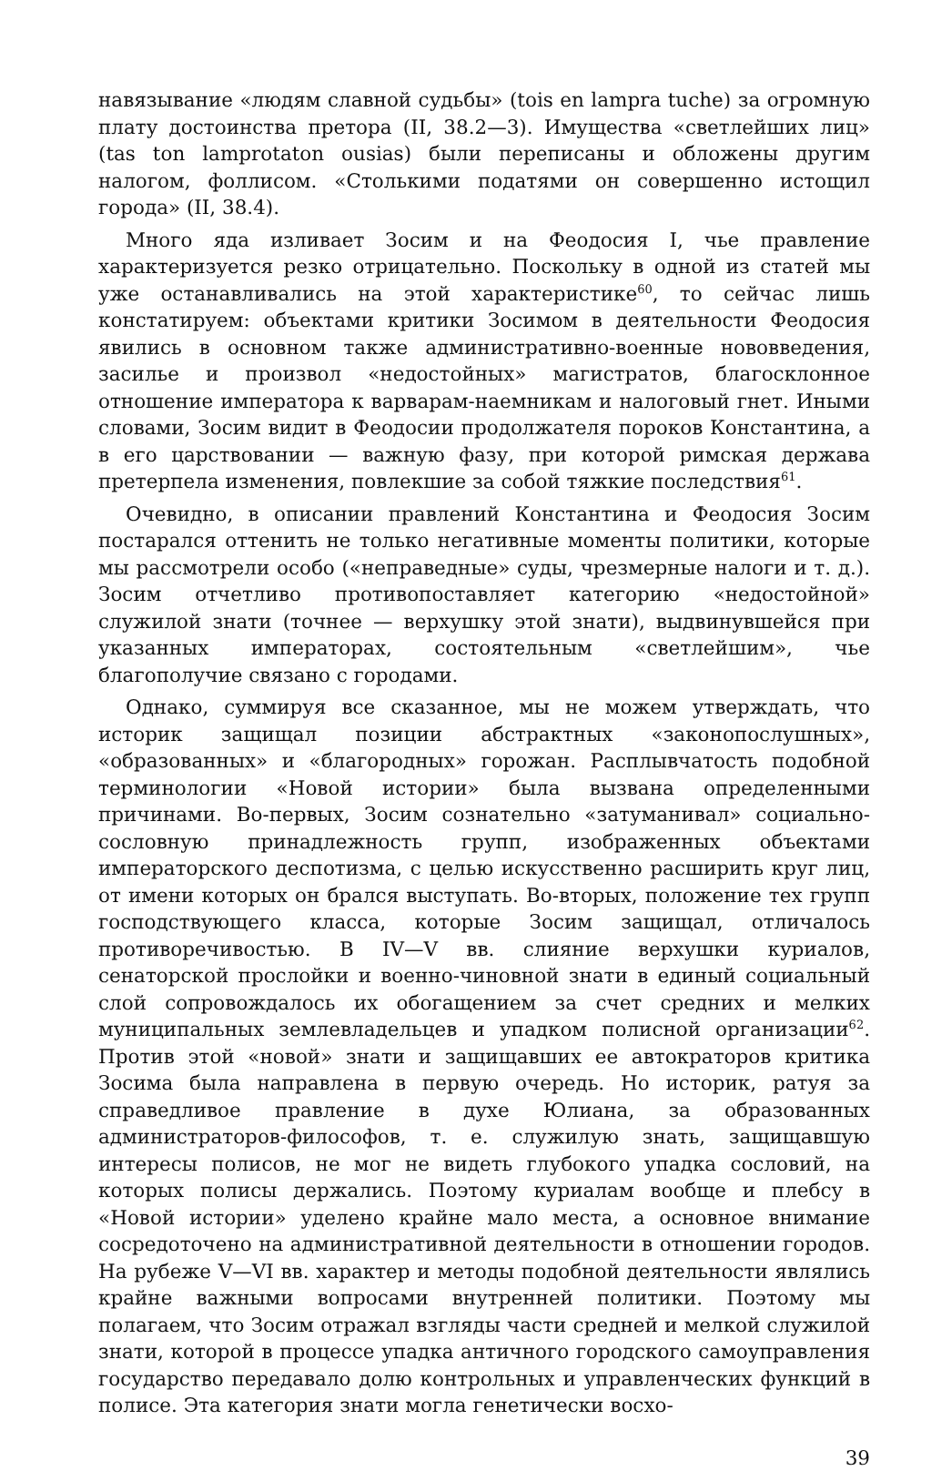навязывание «людям славной судьбы» (tois en lampra tuche) за огромную плату достоинства претора (II, 38.2—3). Имущества «светлейших лиц» (tas ton lamprotaton ousias) были переписаны и обложены другим налогом, фоллисом. «Столькими податями он совершенно истощил города» (II, 38.4).
Много яда изливает Зосим и на Феодосия I, чье правление характеризуется резко отрицательно. Поскольку в одной из статей мы уже останавливались на этой характеристике<sup>60</sup>, то сейчас лишь констатируем: объектами критики Зосимом в деятельности Феодосия явились в основном также административно-военные нововведения, засилье и произвол «недостойных» магистратов, благосклонное отношение императора к варварам-наемникам и налоговый гнет. Иными словами, Зосим видит в Феодосии продолжателя пороков Константина, а в его царствовании — важную фазу, при которой римская держава претерпела изменения, повлекшие за собой тяжкие последствия<sup>61</sup>.
Очевидно, в описании правлений Константина и Феодосия Зосим постарался оттенить не только негативные моменты политики, которые мы рассмотрели особо («неправедные» суды, чрезмерные налоги и т. д.). Зосим отчетливо противопоставляет категорию «недостойной» служилой знати (точнее — верхушку этой знати), выдвинувшейся при указанных императорах, состоятельным «светлейшим», чье благополучие связано с городами.
Однако, суммируя все сказанное, мы не можем утверждать, что историк защищал позиции абстрактных «законопослушных», «образованных» и «благородных» горожан. Расплывчатость подобной терминологии «Новой истории» была вызвана определенными причинами. Во-первых, Зосим сознательно «затуманивал» социально-сословную принадлежность групп, изображенных объектами императорского деспотизма, с целью искусственно расширить круг лиц, от имени которых он брался выступать. Во-вторых, положение тех групп господствующего класса, которые Зосим защищал, отличалось противоречивостью. В IV—V вв. слияние верхушки куриалов, сенаторской прослойки и военно-чиновной знати в единый социальный слой сопровождалось их обогащением за счет средних и мелких муниципальных землевладельцев и упадком полисной организации<sup>62</sup>. Против этой «новой» знати и защищавших ее автократоров критика Зосима была направлена в первую очередь. Но историк, ратуя за справедливое правление в духе Юлиана, за образованных администраторов-философов, т. е. служилую знать, защищавшую интересы полисов, не мог не видеть глубокого упадка сословий, на которых полисы держались. Поэтому куриалам вообще и плебсу в «Новой истории» уделено крайне мало места, а основное внимание сосредоточено на административной деятельности в отношении городов. На рубеже V—VI вв. характер и методы подобной деятельности являлись крайне важными вопросами внутренней политики. Поэтому мы полагаем, что Зосим отражал взгляды части средней и мелкой служилой знати, которой в процессе упадка античного городского самоуправления государство передавало долю контрольных и управленческих функций в полисе. Эта категория знати могла генетически восхо-
39